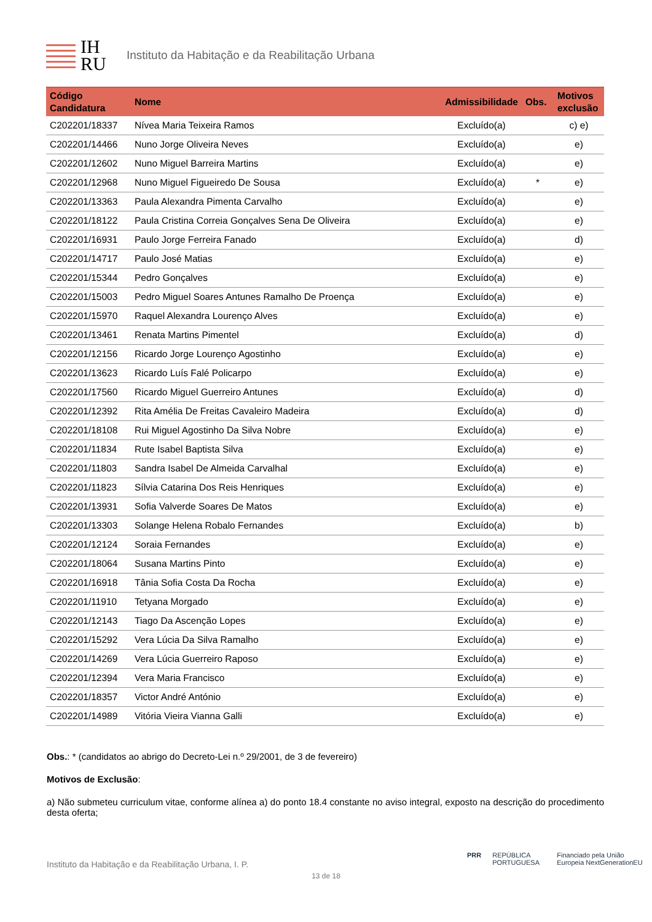IH RU
Instituto da Habitação e da Reabilitação Urbana
| Código Candidatura | Nome | Admissibilidade | Obs. | Motivos exclusão |
| --- | --- | --- | --- | --- |
| C202201/18337 | Nívea Maria Teixeira Ramos | Excluído(a) | | c) e) |
| C202201/14466 | Nuno Jorge Oliveira Neves | Excluído(a) | | e) |
| C202201/12602 | Nuno Miguel Barreira Martins | Excluído(a) | | e) |
| C202201/12968 | Nuno Miguel Figueiredo De Sousa | Excluído(a) | * | e) |
| C202201/13363 | Paula Alexandra Pimenta Carvalho | Excluído(a) | | e) |
| C202201/18122 | Paula Cristina Correia Gonçalves Sena De Oliveira | Excluído(a) | | e) |
| C202201/16931 | Paulo Jorge Ferreira Fanado | Excluído(a) | | d) |
| C202201/14717 | Paulo José Matias | Excluído(a) | | e) |
| C202201/15344 | Pedro Gonçalves | Excluído(a) | | e) |
| C202201/15003 | Pedro Miguel Soares Antunes Ramalho De Proença | Excluído(a) | | e) |
| C202201/15970 | Raquel Alexandra Lourenço Alves | Excluído(a) | | e) |
| C202201/13461 | Renata Martins Pimentel | Excluído(a) | | d) |
| C202201/12156 | Ricardo Jorge Lourenço Agostinho | Excluído(a) | | e) |
| C202201/13623 | Ricardo Luís Falé Policarpo | Excluído(a) | | e) |
| C202201/17560 | Ricardo Miguel Guerreiro Antunes | Excluído(a) | | d) |
| C202201/12392 | Rita Amélia De Freitas Cavaleiro Madeira | Excluído(a) | | d) |
| C202201/18108 | Rui Miguel Agostinho Da Silva Nobre | Excluído(a) | | e) |
| C202201/11834 | Rute Isabel Baptista Silva | Excluído(a) | | e) |
| C202201/11803 | Sandra Isabel De Almeida Carvalhal | Excluído(a) | | e) |
| C202201/11823 | Sílvia Catarina Dos Reis Henriques | Excluído(a) | | e) |
| C202201/13931 | Sofia Valverde Soares De Matos | Excluído(a) | | e) |
| C202201/13303 | Solange Helena Robalo Fernandes | Excluído(a) | | b) |
| C202201/12124 | Soraia Fernandes | Excluído(a) | | e) |
| C202201/18064 | Susana Martins Pinto | Excluído(a) | | e) |
| C202201/16918 | Tânia Sofia Costa Da Rocha | Excluído(a) | | e) |
| C202201/11910 | Tetyana Morgado | Excluído(a) | | e) |
| C202201/12143 | Tiago Da Ascenção Lopes | Excluído(a) | | e) |
| C202201/15292 | Vera Lúcia Da Silva Ramalho | Excluído(a) | | e) |
| C202201/14269 | Vera Lúcia Guerreiro Raposo | Excluído(a) | | e) |
| C202201/12394 | Vera Maria Francisco | Excluído(a) | | e) |
| C202201/18357 | Victor André António | Excluído(a) | | e) |
| C202201/14989 | Vitória Vieira Vianna Galli | Excluído(a) | | e) |
Obs.: * (candidatos ao abrigo do Decreto-Lei n.º 29/2001, de 3 de fevereiro)
Motivos de Exclusão:
a) Não submeteu curriculum vitae, conforme alínea a) do ponto 18.4 constante no aviso integral, exposto na descrição do procedimento desta oferta;
PRR REPÚBLICA PORTUGUESA Financiado pela União Europeia NextGenerationEU
Instituto da Habitação e da Reabilitação Urbana, I. P.
13 de 18